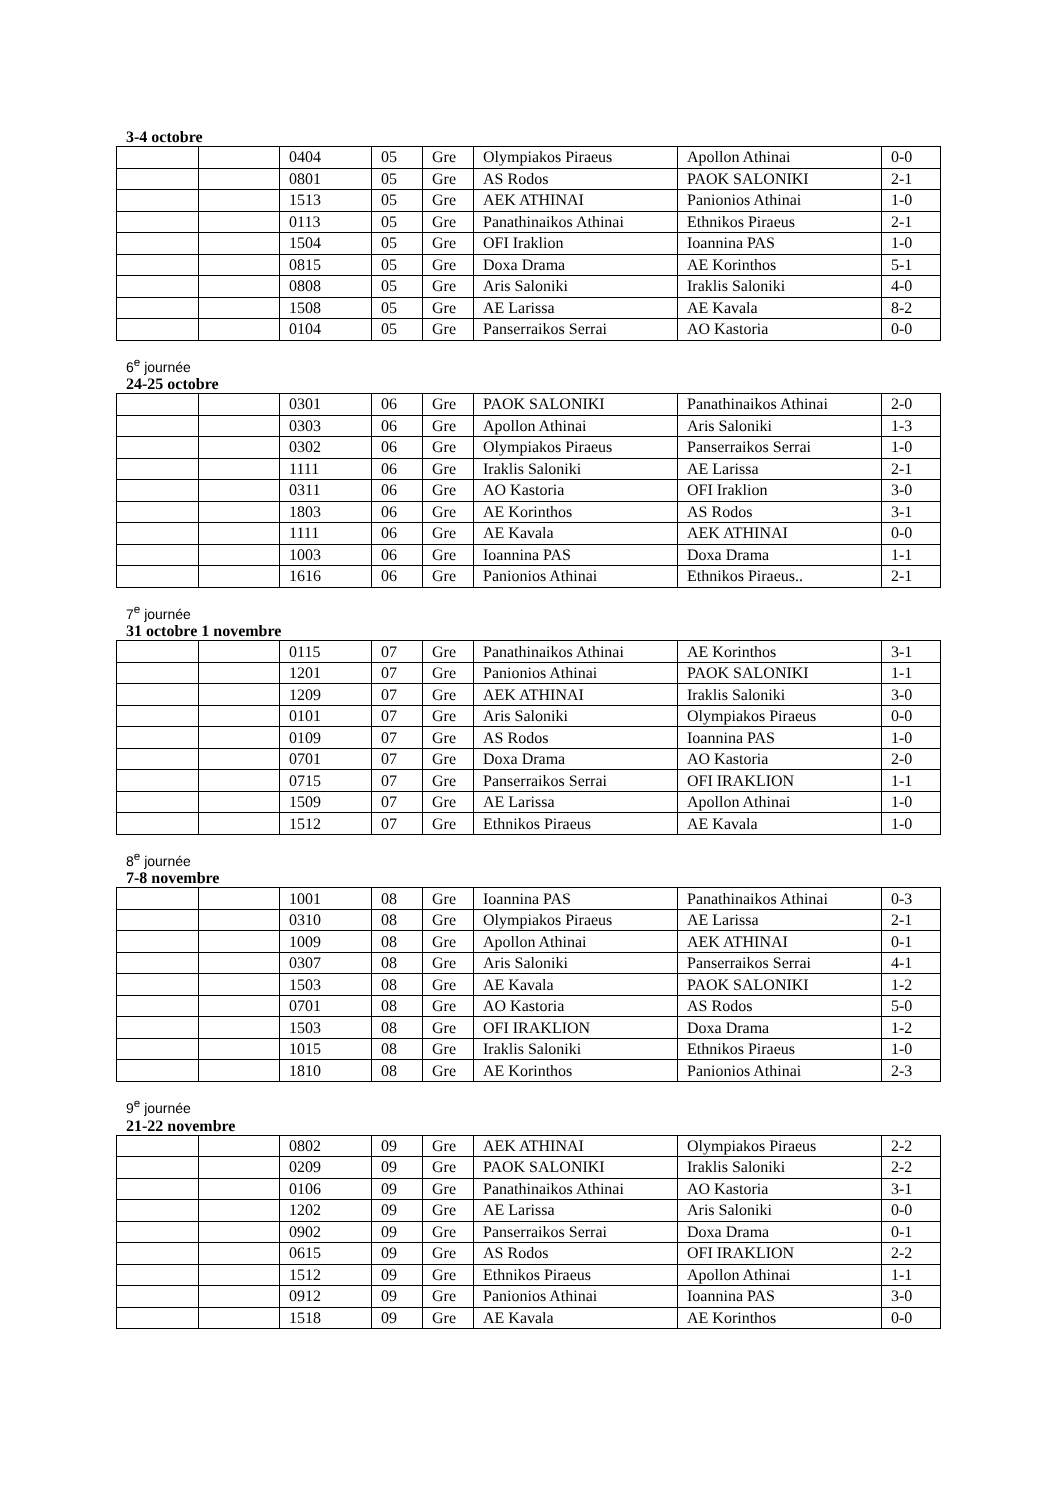3-4 octobre
| | | 0404 | 05 | Gre | Olympiakos Piraeus | Apollon Athinai | 0-0 |
| | | 0801 | 05 | Gre | AS Rodos | PAOK SALONIKI | 2-1 |
| | | 1513 | 05 | Gre | AEK ATHINAI | Panionios Athinai | 1-0 |
| | | 0113 | 05 | Gre | Panathinaikos Athinai | Ethnikos Piraeus | 2-1 |
| | | 1504 | 05 | Gre | OFI Iraklion | Ioannina PAS | 1-0 |
| | | 0815 | 05 | Gre | Doxa Drama | AE Korinthos | 5-1 |
| | | 0808 | 05 | Gre | Aris Saloniki | Iraklis Saloniki | 4-0 |
| | | 1508 | 05 | Gre | AE Larissa | AE Kavala | 8-2 |
| | | 0104 | 05 | Gre | Panserraikos Serrai | AO Kastoria | 0-0 |
6<sup>e</sup> journée
24-25 octobre
| | | 0301 | 06 | Gre | PAOK SALONIKI | Panathinaikos Athinai | 2-0 |
| | | 0303 | 06 | Gre | Apollon Athinai | Aris Saloniki | 1-3 |
| | | 0302 | 06 | Gre | Olympiakos Piraeus | Panserraikos Serrai | 1-0 |
| | | 1111 | 06 | Gre | Iraklis Saloniki | AE Larissa | 2-1 |
| | | 0311 | 06 | Gre | AO Kastoria | OFI Iraklion | 3-0 |
| | | 1803 | 06 | Gre | AE Korinthos | AS Rodos | 3-1 |
| | | 1111 | 06 | Gre | AE Kavala | AEK ATHINAI | 0-0 |
| | | 1003 | 06 | Gre | Ioannina PAS | Doxa Drama | 1-1 |
| | | 1616 | 06 | Gre | Panionios Athinai | Ethnikos Piraeus.. | 2-1 |
7<sup>e</sup> journée
31 octobre 1 novembre
| | | 0115 | 07 | Gre | Panathinaikos Athinai | AE Korinthos | 3-1 |
| | | 1201 | 07 | Gre | Panionios Athinai | PAOK SALONIKI | 1-1 |
| | | 1209 | 07 | Gre | AEK ATHINAI | Iraklis Saloniki | 3-0 |
| | | 0101 | 07 | Gre | Aris Saloniki | Olympiakos Piraeus | 0-0 |
| | | 0109 | 07 | Gre | AS Rodos | Ioannina PAS | 1-0 |
| | | 0701 | 07 | Gre | Doxa Drama | AO Kastoria | 2-0 |
| | | 0715 | 07 | Gre | Panserraikos Serrai | OFI IRAKLION | 1-1 |
| | | 1509 | 07 | Gre | AE Larissa | Apollon Athinai | 1-0 |
| | | 1512 | 07 | Gre | Ethnikos Piraeus | AE Kavala | 1-0 |
8<sup>e</sup> journée
7-8 novembre
| | | 1001 | 08 | Gre | Ioannina PAS | Panathinaikos Athinai | 0-3 |
| | | 0310 | 08 | Gre | Olympiakos Piraeus | AE Larissa | 2-1 |
| | | 1009 | 08 | Gre | Apollon Athinai | AEK ATHINAI | 0-1 |
| | | 0307 | 08 | Gre | Aris Saloniki | Panserraikos Serrai | 4-1 |
| | | 1503 | 08 | Gre | AE Kavala | PAOK SALONIKI | 1-2 |
| | | 0701 | 08 | Gre | AO Kastoria | AS Rodos | 5-0 |
| | | 1503 | 08 | Gre | OFI IRAKLION | Doxa Drama | 1-2 |
| | | 1015 | 08 | Gre | Iraklis Saloniki | Ethnikos Piraeus | 1-0 |
| | | 1810 | 08 | Gre | AE Korinthos | Panionios Athinai | 2-3 |
9<sup>e</sup> journée
21-22 novembre
| | | 0802 | 09 | Gre | AEK ATHINAI | Olympiakos Piraeus | 2-2 |
| | | 0209 | 09 | Gre | PAOK SALONIKI | Iraklis Saloniki | 2-2 |
| | | 0106 | 09 | Gre | Panathinaikos Athinai | AO Kastoria | 3-1 |
| | | 1202 | 09 | Gre | AE Larissa | Aris Saloniki | 0-0 |
| | | 0902 | 09 | Gre | Panserraikos Serrai | Doxa Drama | 0-1 |
| | | 0615 | 09 | Gre | AS Rodos | OFI IRAKLION | 2-2 |
| | | 1512 | 09 | Gre | Ethnikos Piraeus | Apollon Athinai | 1-1 |
| | | 0912 | 09 | Gre | Panionios Athinai | Ioannina PAS | 3-0 |
| | | 1518 | 09 | Gre | AE Kavala | AE Korinthos | 0-0 |